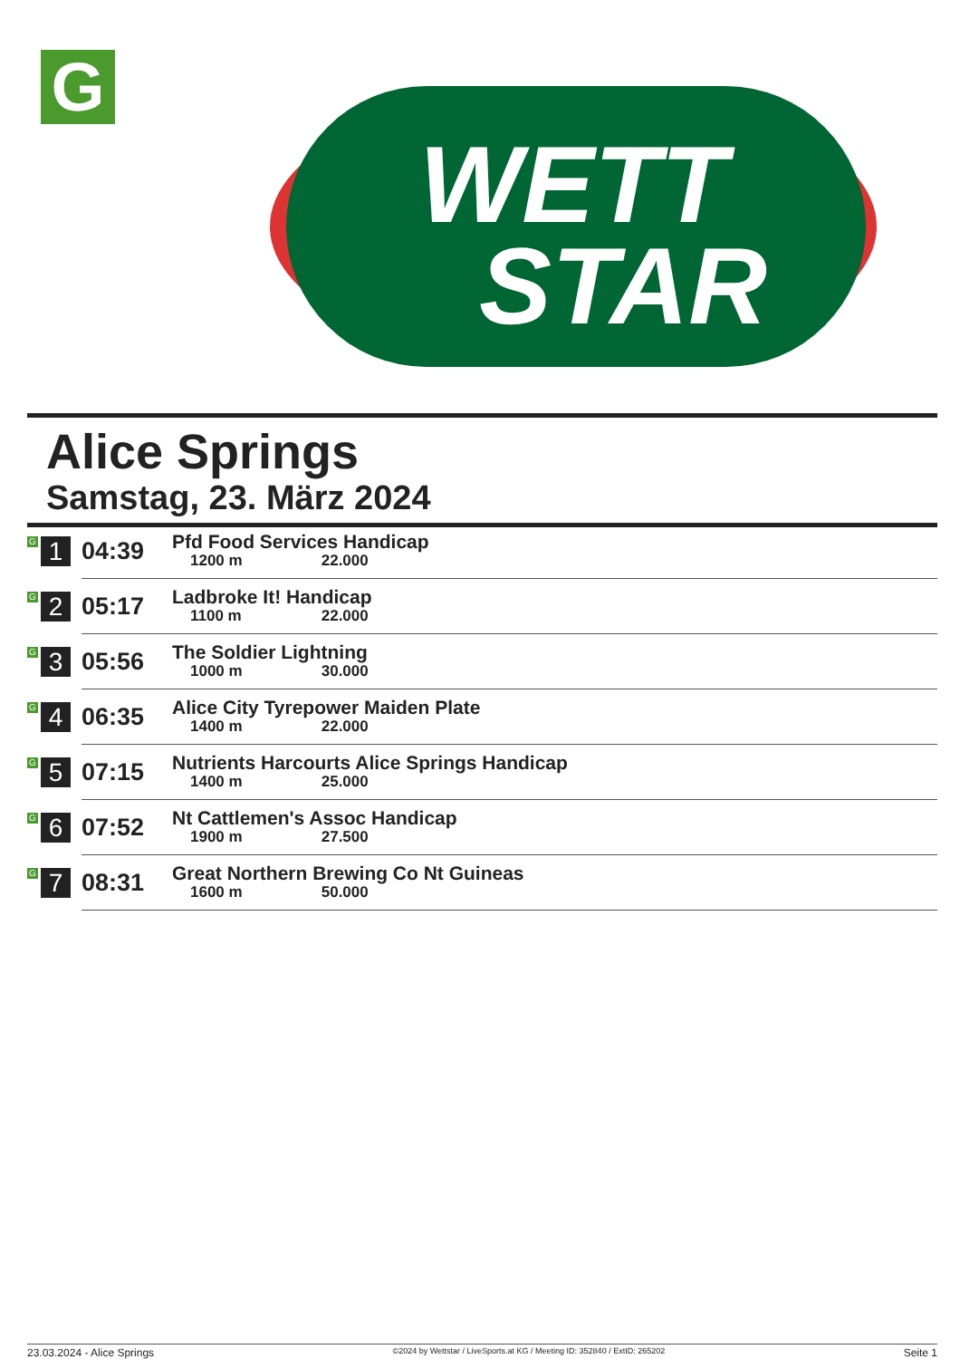G
WETT
STAR
Alice Springs
Samstag, 23. März 2024
| G 1 | 04:39 | Pfd Food Services Handicap 1200 m 22.000 |
| G 2 | 05:17 | Ladbroke It! Handicap 1100 m 22.000 |
| G 3 | 05:56 | The Soldier Lightning 1000 m 30.000 |
| G 4 | 06:35 | Alice City Tyrepower Maiden Plate 1400 m 22.000 |
| G 5 | 07:15 | Nutrients Harcourts Alice Springs Handicap 1400 m 25.000 |
| G 6 | 07:52 | Nt Cattlemen's Assoc Handicap 1900 m 27.500 |
| G 7 | 08:31 | Great Northern Brewing Co Nt Guineas 1600 m 50.000 |
23.03.2024 - Alice Springs ©2024 by Wettstar / LiveSports.at KG / Meeting ID: 352840 / ExtID: 265202 Seite 1